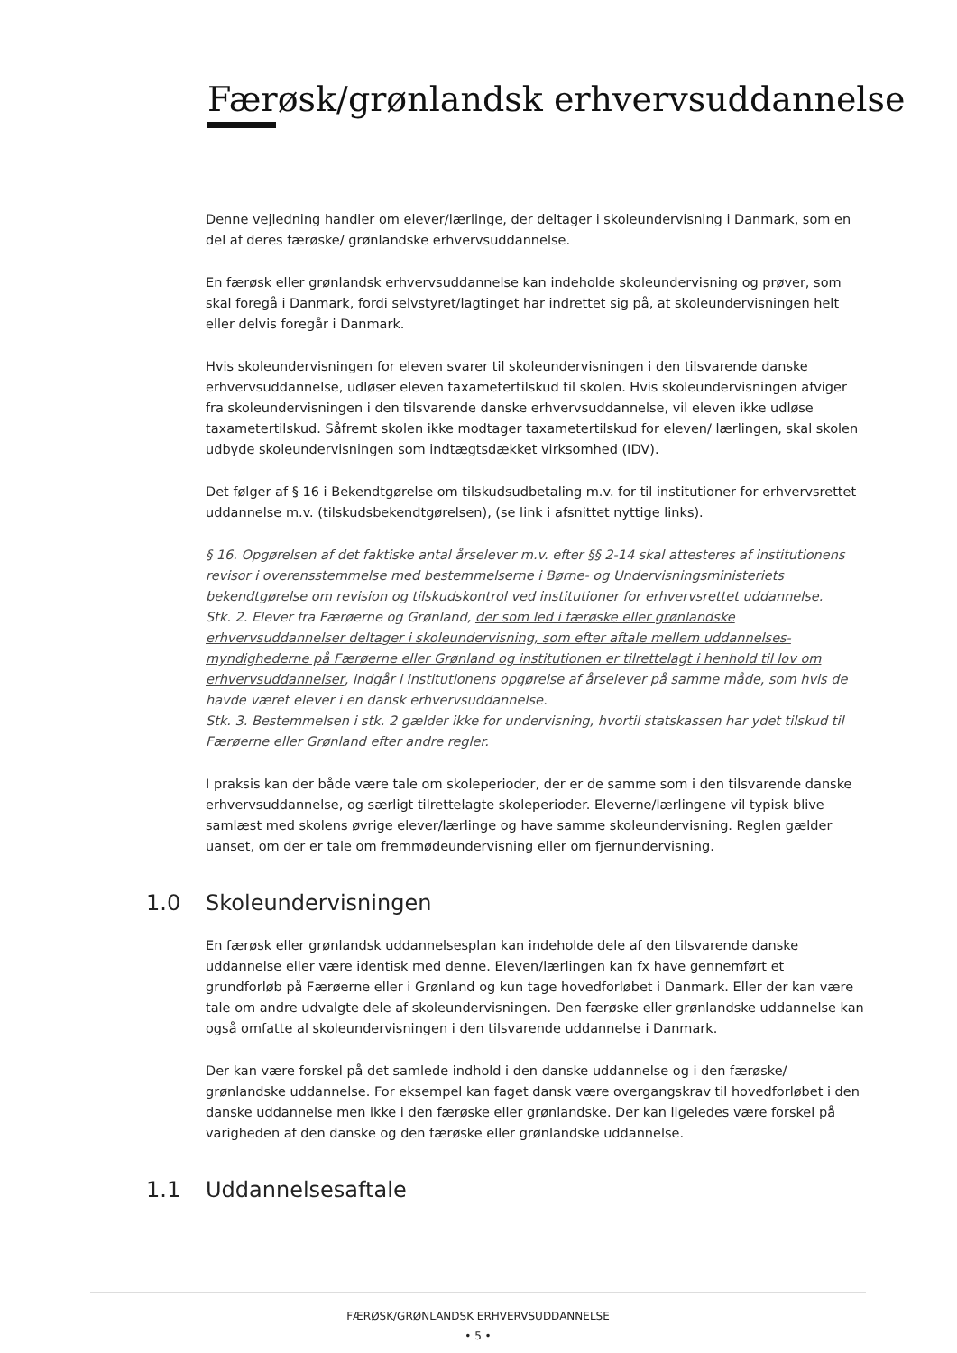Færøsk/grønlandsk erhvervsuddannelse
Denne vejledning handler om elever/lærlinge, der deltager i skoleundervisning i Danmark, som en del af deres færøske/ grønlandske erhvervsuddannelse.
En færøsk eller grønlandsk erhvervsuddannelse kan indeholde skoleundervisning og prøver, som skal foregå i Danmark, fordi selvstyret/lagtinget har indrettet sig på, at skoleundervisningen helt eller delvis foregår i Danmark.
Hvis skoleundervisningen for eleven svarer til skoleundervisningen i den tilsvarende danske erhvervsuddannelse, udløser eleven taxametertilskud til skolen. Hvis skoleundervisningen afviger fra skoleundervisningen i den tilsvarende danske erhvervsuddannelse, vil eleven ikke udløse taxametertilskud. Såfremt skolen ikke modtager taxametertilskud for eleven/ lærlingen, skal skolen udbyde skoleundervisningen som indtægtsdækket virksomhed (IDV).
Det følger af § 16 i Bekendtgørelse om tilskudsudbetaling m.v. for til institutioner for erhvervsrettet uddannelse m.v. (tilskudsbekendtgørelsen), (se link i afsnittet nyttige links).
§ 16. Opgørelsen af det faktiske antal årselever m.v. efter §§ 2-14 skal attesteres af institutionens revisor i overensstemmelse med bestemmelserne i Børne- og Undervisningsministeriets bekendtgørelse om revision og tilskudskontrol ved institutioner for erhvervsrettet uddannelse.
Stk. 2. Elever fra Færøerne og Grønland, der som led i færøske eller grønlandske erhvervsuddannelser deltager i skoleundervisning, som efter aftale mellem uddannelses-myndighederne på Færøerne eller Grønland og institutionen er tilrettelagt i henhold til lov om erhvervsuddannelser, indgår i institutionens opgørelse af årselever på samme måde, som hvis de havde været elever i en dansk erhvervsuddannelse.
Stk. 3. Bestemmelsen i stk. 2 gælder ikke for undervisning, hvortil statskassen har ydet tilskud til Færøerne eller Grønland efter andre regler.
I praksis kan der både være tale om skoleperioder, der er de samme som i den tilsvarende danske erhvervsuddannelse, og særligt tilrettelagte skoleperioder. Eleverne/lærlingene vil typisk blive samlæst med skolens øvrige elever/lærlinge og have samme skoleundervisning. Reglen gælder uanset, om der er tale om fremmødeundervisning eller om fjernundervisning.
1.0 Skoleundervisningen
En færøsk eller grønlandsk uddannelsesplan kan indeholde dele af den tilsvarende danske uddannelse eller være identisk med denne. Eleven/lærlingen kan fx have gennemført et grundforløb på Færøerne eller i Grønland og kun tage hovedforløbet i Danmark. Eller der kan være tale om andre udvalgte dele af skoleundervisningen. Den færøske eller grønlandske uddannelse kan også omfatte al skoleundervisningen i den tilsvarende uddannelse i Danmark.
Der kan være forskel på det samlede indhold i den danske uddannelse og i den færøske/ grønlandske uddannelse. For eksempel kan faget dansk være overgangskrav til hovedforløbet i den danske uddannelse men ikke i den færøske eller grønlandske. Der kan ligeledes være forskel på varigheden af den danske og den færøske eller grønlandske uddannelse.
1.1 Uddannelsesaftale
FÆRØSK/GRØNLANDSK ERHVERVSUDDANNELSE
• 5 •